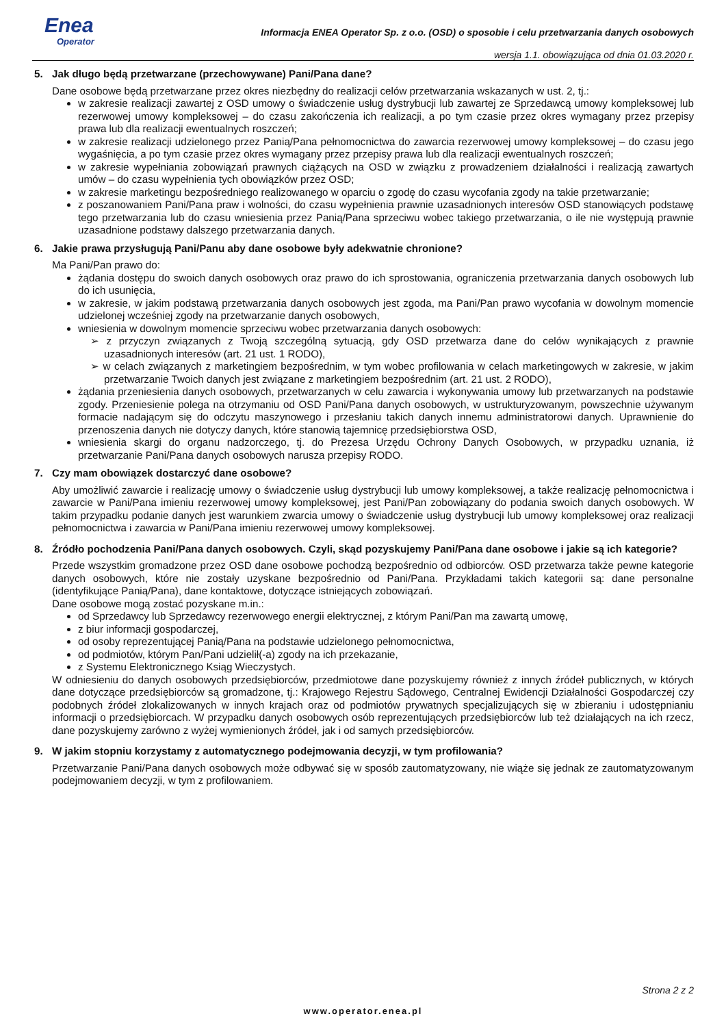Enea
Operator
Informacja ENEA Operator Sp. z o.o. (OSD) o sposobie i celu przetwarzania danych osobowych
wersja 1.1. obowiązująca od dnia 01.03.2020 r.
5. Jak długo będą przetwarzane (przechowywane) Pani/Pana dane?
Dane osobowe będą przetwarzane przez okres niezbędny do realizacji celów przetwarzania wskazanych w ust. 2, tj.:
w zakresie realizacji zawartej z OSD umowy o świadczenie usług dystrybucji lub zawartej ze Sprzedawcą umowy kompleksowej lub rezerwowej umowy kompleksowej – do czasu zakończenia ich realizacji, a po tym czasie przez okres wymagany przez przepisy prawa lub dla realizacji ewentualnych roszczeń;
w zakresie realizacji udzielonego przez Panią/Pana pełnomocnictwa do zawarcia rezerwowej umowy kompleksowej – do czasu jego wygaśnięcia, a po tym czasie przez okres wymagany przez przepisy prawa lub dla realizacji ewentualnych roszczeń;
w zakresie wypełniania zobowiązań prawnych ciążących na OSD w związku z prowadzeniem działalności i realizacją zawartych umów – do czasu wypełnienia tych obowiązków przez OSD;
w zakresie marketingu bezpośredniego realizowanego w oparciu o zgodę do czasu wycofania zgody na takie przetwarzanie;
z poszanowaniem Pani/Pana praw i wolności, do czasu wypełnienia prawnie uzasadnionych interesów OSD stanowiących podstawę tego przetwarzania lub do czasu wniesienia przez Panią/Pana sprzeciwu wobec takiego przetwarzania, o ile nie występują prawnie uzasadnione podstawy dalszego przetwarzania danych.
6. Jakie prawa przysługują Pani/Panu aby dane osobowe były adekwatnie chronione?
Ma Pani/Pan prawo do:
żądania dostępu do swoich danych osobowych oraz prawo do ich sprostowania, ograniczenia przetwarzania danych osobowych lub do ich usunięcia,
w zakresie, w jakim podstawą przetwarzania danych osobowych jest zgoda, ma Pani/Pan prawo wycofania w dowolnym momencie udzielonej wcześniej zgody na przetwarzanie danych osobowych,
wniesienia w dowolnym momencie sprzeciwu wobec przetwarzania danych osobowych:
z przyczyn związanych z Twoją szczególną sytuacją, gdy OSD przetwarza dane do celów wynikających z prawnie uzasadnionych interesów (art. 21 ust. 1 RODO),
w celach związanych z marketingiem bezpośrednim, w tym wobec profilowania w celach marketingowych w zakresie, w jakim przetwarzanie Twoich danych jest związane z marketingiem bezpośrednim (art. 21 ust. 2 RODO),
żądania przeniesienia danych osobowych, przetwarzanych w celu zawarcia i wykonywania umowy lub przetwarzanych na podstawie zgody. Przeniesienie polega na otrzymaniu od OSD Pani/Pana danych osobowych, w ustrukturyzowanym, powszechnie używanym formacie nadającym się do odczytu maszynowego i przesłaniu takich danych innemu administratorowi danych. Uprawnienie do przenoszenia danych nie dotyczy danych, które stanowią tajemnicę przedsiębiorstwa OSD,
wniesienia skargi do organu nadzorczego, tj. do Prezesa Urzędu Ochrony Danych Osobowych, w przypadku uznania, iż przetwarzanie Pani/Pana danych osobowych narusza przepisy RODO.
7. Czy mam obowiązek dostarczyć dane osobowe?
Aby umożliwić zawarcie i realizację umowy o świadczenie usług dystrybucji lub umowy kompleksowej, a także realizację pełnomocnictwa i zawarcie w Pani/Pana imieniu rezerwowej umowy kompleksowej, jest Pani/Pan zobowiązany do podania swoich danych osobowych. W takim przypadku podanie danych jest warunkiem zwarcia umowy o świadczenie usług dystrybucji lub umowy kompleksowej oraz realizacji pełnomocnictwa i zawarcia w Pani/Pana imieniu rezerwowej umowy kompleksowej.
8. Źródło pochodzenia Pani/Pana danych osobowych. Czyli, skąd pozyskujemy Pani/Pana dane osobowe i jakie są ich kategorie?
Przede wszystkim gromadzone przez OSD dane osobowe pochodzą bezpośrednio od odbiorców. OSD przetwarza także pewne kategorie danych osobowych, które nie zostały uzyskane bezpośrednio od Pani/Pana. Przykładami takich kategorii są: dane personalne (identyfikujące Panią/Pana), dane kontaktowe, dotyczące istniejących zobowiązań.
Dane osobowe mogą zostać pozyskane m.in.:
od Sprzedawcy lub Sprzedawcy rezerwowego energii elektrycznej, z którym Pani/Pan ma zawartą umowę,
z biur informacji gospodarczej,
od osoby reprezentującej Panią/Pana na podstawie udzielonego pełnomocnictwa,
od podmiotów, którym Pan/Pani udzielił(-a) zgody na ich przekazanie,
z Systemu Elektronicznego Ksiąg Wieczystych.
W odniesieniu do danych osobowych przedsiębiorców, przedmiotowe dane pozyskujemy również z innych źródeł publicznych, w których dane dotyczące przedsiębiorców są gromadzone, tj.: Krajowego Rejestru Sądowego, Centralnej Ewidencji Działalności Gospodarczej czy podobnych źródeł zlokalizowanych w innych krajach oraz od podmiotów prywatnych specjalizujących się w zbieraniu i udostępnianiu informacji o przedsiębiorcach. W przypadku danych osobowych osób reprezentujących przedsiębiorców lub też działających na ich rzecz, dane pozyskujemy zarówno z wyżej wymienionych źródeł, jak i od samych przedsiębiorców.
9. W jakim stopniu korzystamy z automatycznego podejmowania decyzji, w tym profilowania?
Przetwarzanie Pani/Pana danych osobowych może odbywać się w sposób zautomatyzowany, nie wiąże się jednak ze zautomatyzowanym podejmowaniem decyzji, w tym z profilowaniem.
Strona 2 z 2
www.operator.enea.pl